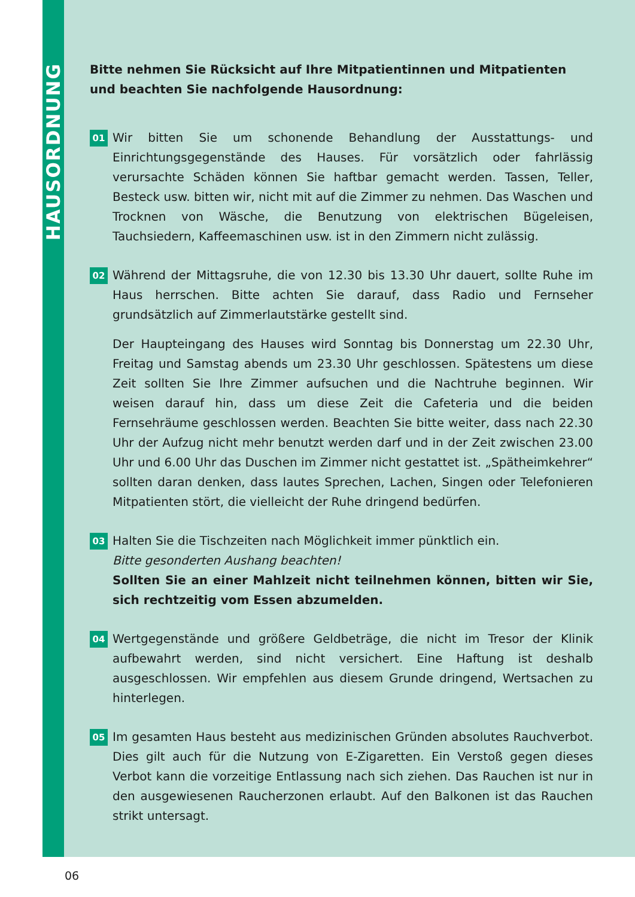HAUSORDNUNG
Bitte nehmen Sie Rücksicht auf Ihre Mitpatientinnen und Mitpatienten und beachten Sie nachfolgende Hausordnung:
01
Wir bitten Sie um schonende Behandlung der Ausstattungs- und Einrichtungsgegenstände des Hauses. Für vorsätzlich oder fahrlässig verursachte Schäden können Sie haftbar gemacht werden. Tassen, Teller, Besteck usw. bitten wir, nicht mit auf die Zimmer zu nehmen. Das Waschen und Trocknen von Wäsche, die Benutzung von elektrischen Bügeleisen, Tauchsiedern, Kaffeemaschinen usw. ist in den Zimmern nicht zulässig.
02
Während der Mittagsruhe, die von 12.30 bis 13.30 Uhr dauert, sollte Ruhe im Haus herrschen. Bitte achten Sie darauf, dass Radio und Fernseher grundsätzlich auf Zimmerlautstärke gestellt sind.
Der Haupteingang des Hauses wird Sonntag bis Donnerstag um 22.30 Uhr, Freitag und Samstag abends um 23.30 Uhr geschlossen. Spätestens um diese Zeit sollten Sie Ihre Zimmer aufsuchen und die Nachtruhe beginnen. Wir weisen darauf hin, dass um diese Zeit die Cafeteria und die beiden Fernsehräume geschlossen werden. Beachten Sie bitte weiter, dass nach 22.30 Uhr der Aufzug nicht mehr benutzt werden darf und in der Zeit zwischen 23.00 Uhr und 6.00 Uhr das Duschen im Zimmer nicht gestattet ist. „Spätheimkehrer“ sollten daran denken, dass lautes Sprechen, Lachen, Singen oder Telefonieren Mitpatienten stört, die vielleicht der Ruhe dringend bedürfen.
03
Halten Sie die Tischzeiten nach Möglichkeit immer pünktlich ein.
Bitte gesonderten Aushang beachten!
Sollten Sie an einer Mahlzeit nicht teilnehmen können, bitten wir Sie, sich rechtzeitig vom Essen abzumelden.
04
Wertgegenstände und größere Geldbeträge, die nicht im Tresor der Klinik aufbewahrt werden, sind nicht versichert. Eine Haftung ist deshalb ausgeschlossen. Wir empfehlen aus diesem Grunde dringend, Wertsachen zu hinterlegen.
05
Im gesamten Haus besteht aus medizinischen Gründen absolutes Rauchverbot. Dies gilt auch für die Nutzung von E-Zigaretten. Ein Verstoß gegen dieses Verbot kann die vorzeitige Entlassung nach sich ziehen. Das Rauchen ist nur in den ausgewiesenen Raucherzonen erlaubt. Auf den Balkonen ist das Rauchen strikt untersagt.
06